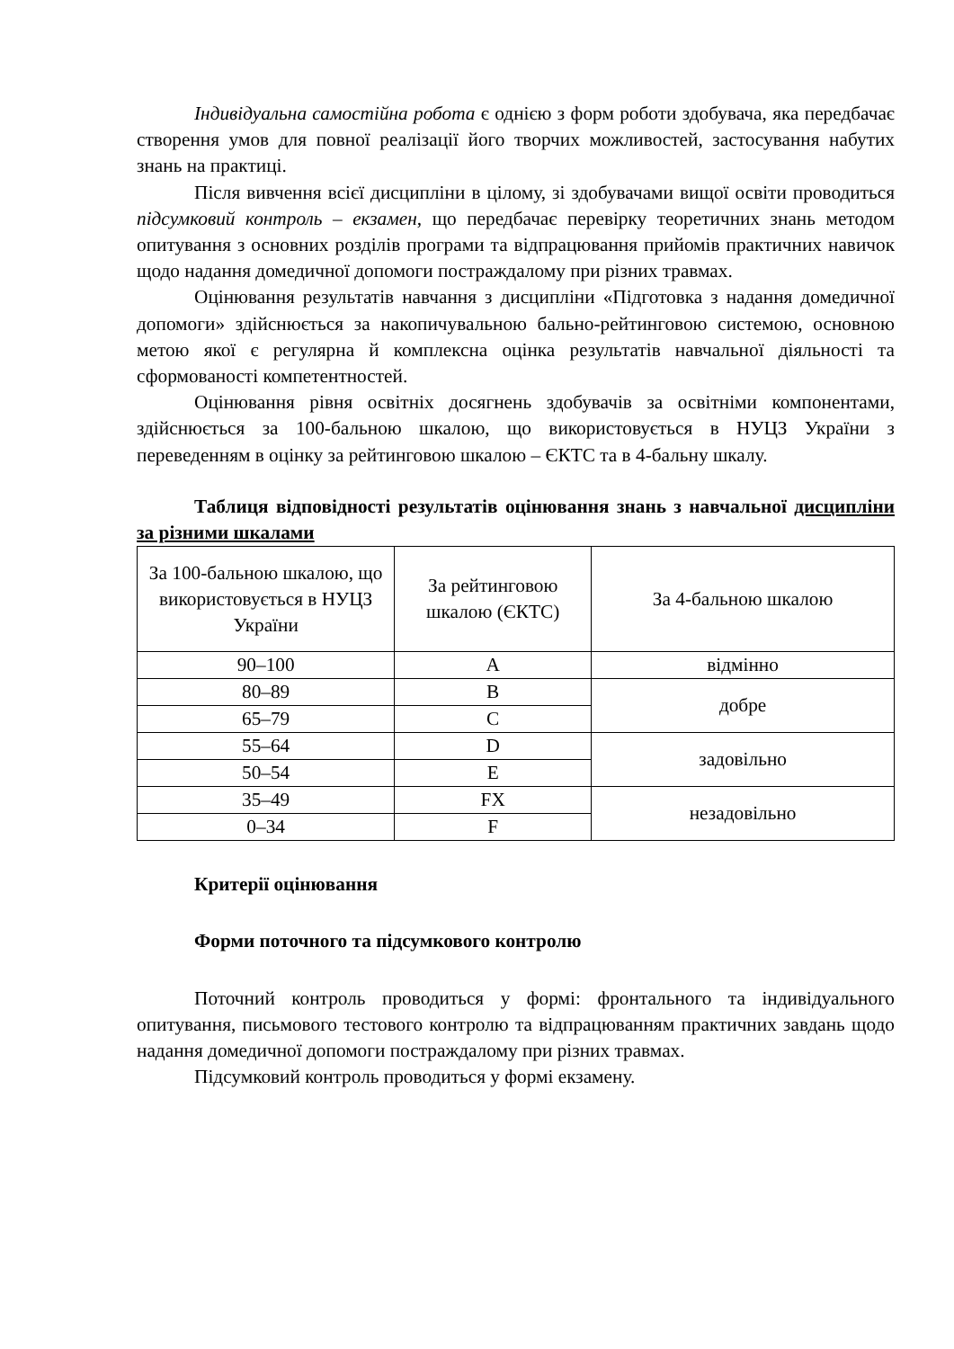Індивідуальна самостійна робота є однією з форм роботи здобувача, яка передбачає створення умов для повної реалізації його творчих можливостей, застосування набутих знань на практиці.
Після вивчення всієї дисципліни в цілому, зі здобувачами вищої освіти проводиться підсумковий контроль – екзамен, що передбачає перевірку теоретичних знань методом опитування з основних розділів програми та відпрацювання прийомів практичних навичок щодо надання домедичної допомоги постраждалому при різних травмах.
Оцінювання результатів навчання з дисципліни «Підготовка з надання домедичної допомоги» здійснюється за накопичувальною бально-рейтинговою системою, основною метою якої є регулярна й комплексна оцінка результатів навчальної діяльності та сформованості компетентностей.
Оцінювання рівня освітніх досягнень здобувачів за освітніми компонентами, здійснюється за 100-бальною шкалою, що використовується в НУЦЗ України з переведенням в оцінку за рейтинговою шкалою – ЄКТС та в 4-бальну шкалу.
Таблиця відповідності результатів оцінювання знань з навчальної дисципліни за різними шкалами
| За 100-бальною шкалою, що використовується в НУЦЗ України | За рейтинговою шкалою (ЄКТС) | За 4-бальною шкалою |
| 90–100 | A | відмінно |
| 80–89 | B | добре |
| 65–79 | C | |
| 55–64 | D | задовільно |
| 50–54 | E | |
| 35–49 | FX | незадовільно |
| 0–34 | F | |
Критерії оцінювання
Форми поточного та підсумкового контролю
Поточний контроль проводиться у формі: фронтального та індивідуального опитування, письмового тестового контролю та відпрацюванням практичних завдань щодо надання домедичної допомоги постраждалому при різних травмах.
Підсумковий контроль проводиться у формі екзамену.